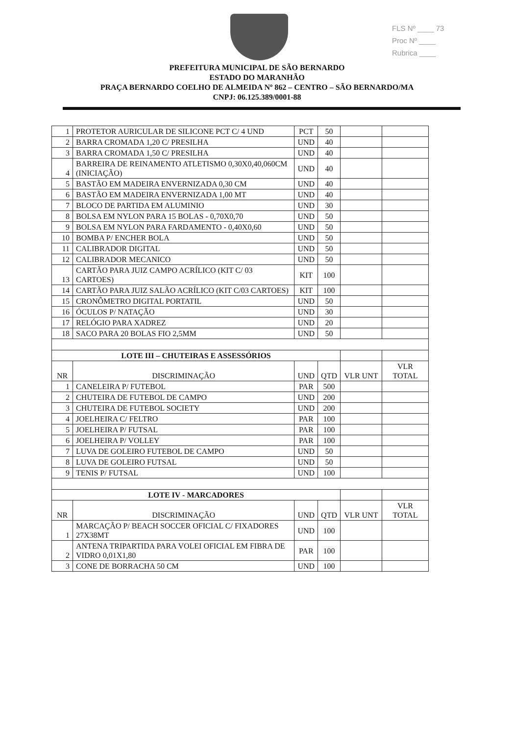FLS Nº ____ 73
Proc Nº ____
Rubrica ____
PREFEITURA MUNICIPAL DE SÃO BERNARDO
ESTADO DO MARANHÃO
PRAÇA BERNARDO COELHO DE ALMEIDA Nº 862 – CENTRO – SÃO BERNARDO/MA
CNPJ: 06.125.389/0001-88
| 1 | PROTETOR AURICULAR DE SILICONE PCT C/ 4 UND | PCT | 50 | | |
| 2 | BARRA CROMADA 1,20 C/ PRESILHA | UND | 40 | | |
| 3 | BARRA CROMADA 1,50 C/ PRESILHA | UND | 40 | | |
| 4 | BARREIRA DE REINAMENTO ATLETISMO 0,30X0,40,060CM (INICIAÇÃO) | UND | 40 | | |
| 5 | BASTÃO EM MADEIRA ENVERNIZADA 0,30 CM | UND | 40 | | |
| 6 | BASTÃO EM MADEIRA ENVERNIZADA 1,00 MT | UND | 40 | | |
| 7 | BLOCO DE PARTIDA EM ALUMINIO | UND | 30 | | |
| 8 | BOLSA EM NYLON PARA 15 BOLAS - 0,70X0,70 | UND | 50 | | |
| 9 | BOLSA EM NYLON PARA FARDAMENTO - 0,40X0,60 | UND | 50 | | |
| 10 | BOMBA P/ ENCHER BOLA | UND | 50 | | |
| 11 | CALIBRADOR DIGITAL | UND | 50 | | |
| 12 | CALIBRADOR MECANICO | UND | 50 | | |
| 13 | CARTÃO PARA JUIZ CAMPO ACRÍLICO (KIT C/ 03 CARTOES) | KIT | 100 | | |
| 14 | CARTÃO PARA JUIZ SALÃO ACRÍLICO (KIT C/03 CARTOES) | KIT | 100 | | |
| 15 | CRONÔMETRO DIGITAL PORTATIL | UND | 50 | | |
| 16 | ÓCULOS P/ NATAÇÃO | UND | 30 | | |
| 17 | RELÓGIO PARA XADREZ | UND | 20 | | |
| 18 | SACO PARA 20 BOLAS FIO 2,5MM | UND | 50 | | |
| LOTE III – CHUTEIRAS E ASSESSÓRIOS | | | | | |
| NR | DISCRIMINAÇÃO | UND | QTD | VLR UNT | VLR TOTAL |
| 1 | CANELEIRA P/ FUTEBOL | PAR | 500 | | |
| 2 | CHUTEIRA DE FUTEBOL DE CAMPO | UND | 200 | | |
| 3 | CHUTEIRA DE FUTEBOL SOCIETY | UND | 200 | | |
| 4 | JOELHEIRA C/ FELTRO | PAR | 100 | | |
| 5 | JOELHEIRA P/ FUTSAL | PAR | 100 | | |
| 6 | JOELHEIRA P/ VOLLEY | PAR | 100 | | |
| 7 | LUVA DE GOLEIRO FUTEBOL DE CAMPO | UND | 50 | | |
| 8 | LUVA DE GOLEIRO FUTSAL | UND | 50 | | |
| 9 | TENIS P/ FUTSAL | UND | 100 | | |
| LOTE IV - MARCADORES | | | | | |
| NR | DISCRIMINAÇÃO | UND | QTD | VLR UNT | VLR TOTAL |
| 1 | MARCAÇÃO P/ BEACH SOCCER OFICIAL C/ FIXADORES 27X38MT | UND | 100 | | |
| 2 | ANTENA TRIPARTIDA PARA VOLEI OFICIAL EM FIBRA DE VIDRO 0,01X1,80 | PAR | 100 | | |
| 3 | CONE DE BORRACHA 50 CM | UND | 100 | | |